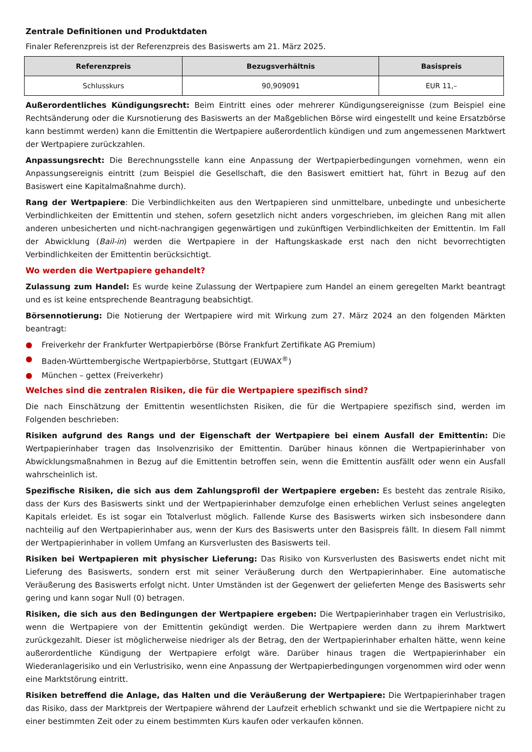Zentrale Definitionen und Produktdaten
Finaler Referenzpreis ist der Referenzpreis des Basiswerts am 21. März 2025.
| Referenzpreis | Bezugsverhältnis | Basispreis |
| --- | --- | --- |
| Schlusskurs | 90,909091 | EUR 11,– |
Außerordentliches Kündigungsrecht: Beim Eintritt eines oder mehrerer Kündigungsereignisse (zum Beispiel eine Rechtsänderung oder die Kursnotierung des Basiswerts an der Maßgeblichen Börse wird eingestellt und keine Ersatzbörse kann bestimmt werden) kann die Emittentin die Wertpapiere außerordentlich kündigen und zum angemessenen Marktwert der Wertpapiere zurückzahlen.
Anpassungsrecht: Die Berechnungsstelle kann eine Anpassung der Wertpapierbedingungen vornehmen, wenn ein Anpassungsereignis eintritt (zum Beispiel die Gesellschaft, die den Basiswert emittiert hat, führt in Bezug auf den Basiswert eine Kapitalmaßnahme durch).
Rang der Wertpapiere: Die Verbindlichkeiten aus den Wertpapieren sind unmittelbare, unbedingte und unbesicherte Verbindlichkeiten der Emittentin und stehen, sofern gesetzlich nicht anders vorgeschrieben, im gleichen Rang mit allen anderen unbesicherten und nicht-nachrangigen gegenwärtigen und zukünftigen Verbindlichkeiten der Emittentin. Im Fall der Abwicklung (Bail-in) werden die Wertpapiere in der Haftungskaskade erst nach den nicht bevorrechtigten Verbindlichkeiten der Emittentin berücksichtigt.
Wo werden die Wertpapiere gehandelt?
Zulassung zum Handel: Es wurde keine Zulassung der Wertpapiere zum Handel an einem geregelten Markt beantragt und es ist keine entsprechende Beantragung beabsichtigt.
Börsennotierung: Die Notierung der Wertpapiere wird mit Wirkung zum 27. März 2024 an den folgenden Märkten beantragt:
● Freiverkehr der Frankfurter Wertpapierbörse (Börse Frankfurt Zertifikate AG Premium)
● Baden-Württembergische Wertpapierbörse, Stuttgart (EUWAX<sup>®</sup>)
● München – gettex (Freiverkehr)
Welches sind die zentralen Risiken, die für die Wertpapiere spezifisch sind?
Die nach Einschätzung der Emittentin wesentlichsten Risiken, die für die Wertpapiere spezifisch sind, werden im Folgenden beschrieben:
Risiken aufgrund des Rangs und der Eigenschaft der Wertpapiere bei einem Ausfall der Emittentin: Die Wertpapierinhaber tragen das Insolvenzrisiko der Emittentin. Darüber hinaus können die Wertpapierinhaber von Abwicklungsmaßnahmen in Bezug auf die Emittentin betroffen sein, wenn die Emittentin ausfällt oder wenn ein Ausfall wahrscheinlich ist.
Spezifische Risiken, die sich aus dem Zahlungsprofil der Wertpapiere ergeben: Es besteht das zentrale Risiko, dass der Kurs des Basiswerts sinkt und der Wertpapierinhaber demzufolge einen erheblichen Verlust seines angelegten Kapitals erleidet. Es ist sogar ein Totalverlust möglich. Fallende Kurse des Basiswerts wirken sich insbesondere dann nachteilig auf den Wertpapierinhaber aus, wenn der Kurs des Basiswerts unter den Basispreis fällt. In diesem Fall nimmt der Wertpapierinhaber in vollem Umfang an Kursverlusten des Basiswerts teil.
Risiken bei Wertpapieren mit physischer Lieferung: Das Risiko von Kursverlusten des Basiswerts endet nicht mit Lieferung des Basiswerts, sondern erst mit seiner Veräußerung durch den Wertpapierinhaber. Eine automatische Veräußerung des Basiswerts erfolgt nicht. Unter Umständen ist der Gegenwert der gelieferten Menge des Basiswerts sehr gering und kann sogar Null (0) betragen.
Risiken, die sich aus den Bedingungen der Wertpapiere ergeben: Die Wertpapierinhaber tragen ein Verlustrisiko, wenn die Wertpapiere von der Emittentin gekündigt werden. Die Wertpapiere werden dann zu ihrem Marktwert zurückgezahlt. Dieser ist möglicherweise niedriger als der Betrag, den der Wertpapierinhaber erhalten hätte, wenn keine außerordentliche Kündigung der Wertpapiere erfolgt wäre. Darüber hinaus tragen die Wertpapierinhaber ein Wiederanlagerisiko und ein Verlustrisiko, wenn eine Anpassung der Wertpapierbedingungen vorgenommen wird oder wenn eine Marktstörung eintritt.
Risiken betreffend die Anlage, das Halten und die Veräußerung der Wertpapiere: Die Wertpapierinhaber tragen das Risiko, dass der Marktpreis der Wertpapiere während der Laufzeit erheblich schwankt und sie die Wertpapiere nicht zu einer bestimmten Zeit oder zu einem bestimmten Kurs kaufen oder verkaufen können.